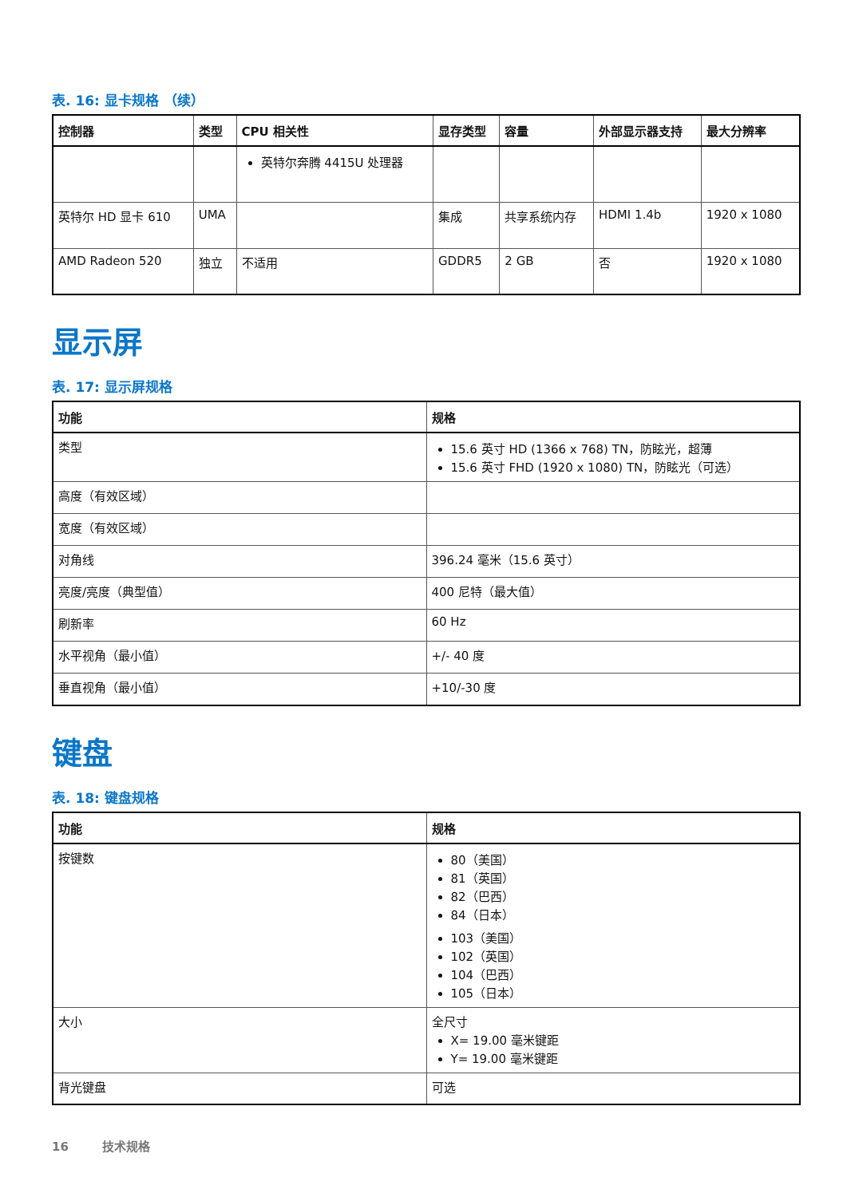表. 16: 显卡规格 （续）
| 控制器 | 类型 | CPU 相关性 | 显存类型 | 容量 | 外部显示器支持 | 最大分辨率 |
| --- | --- | --- | --- | --- | --- | --- |
| | | 英特尔奔腾 4415U 处理器 | | | | |
| 英特尔 HD 显卡 610 | UMA | | 集成 | 共享系统内存 | HDMI 1.4b | 1920 x 1080 |
| AMD Radeon 520 | 独立 | 不适用 | GDDR5 | 2 GB | 否 | 1920 x 1080 |
显示屏
表. 17: 显示屏规格
| 功能 | 规格 |
| --- | --- |
| 类型 | 15.6 英寸 HD (1366 x 768) TN，防眩光，超薄 15.6 英寸 FHD (1920 x 1080) TN，防眩光（可选） |
| 高度（有效区域） | |
| 宽度（有效区域） | |
| 对角线 | 396.24 毫米（15.6 英寸） |
| 亮度/亮度（典型值） | 400 尼特（最大值） |
| 刷新率 | 60 Hz |
| 水平视角（最小值） | +/- 40 度 |
| 垂直视角（最小值） | +10/-30 度 |
键盘
表. 18: 键盘规格
| 功能 | 规格 |
| --- | --- |
| 按键数 | 80（美国） 81（英国） 82（巴西） 84（日本） 103（美国） 102（英国） 104（巴西） 105（日本） |
| 大小 | 全尺寸 X= 19.00 毫米键距 Y= 19.00 毫米键距 |
| 背光键盘 | 可选 |
16 技术规格